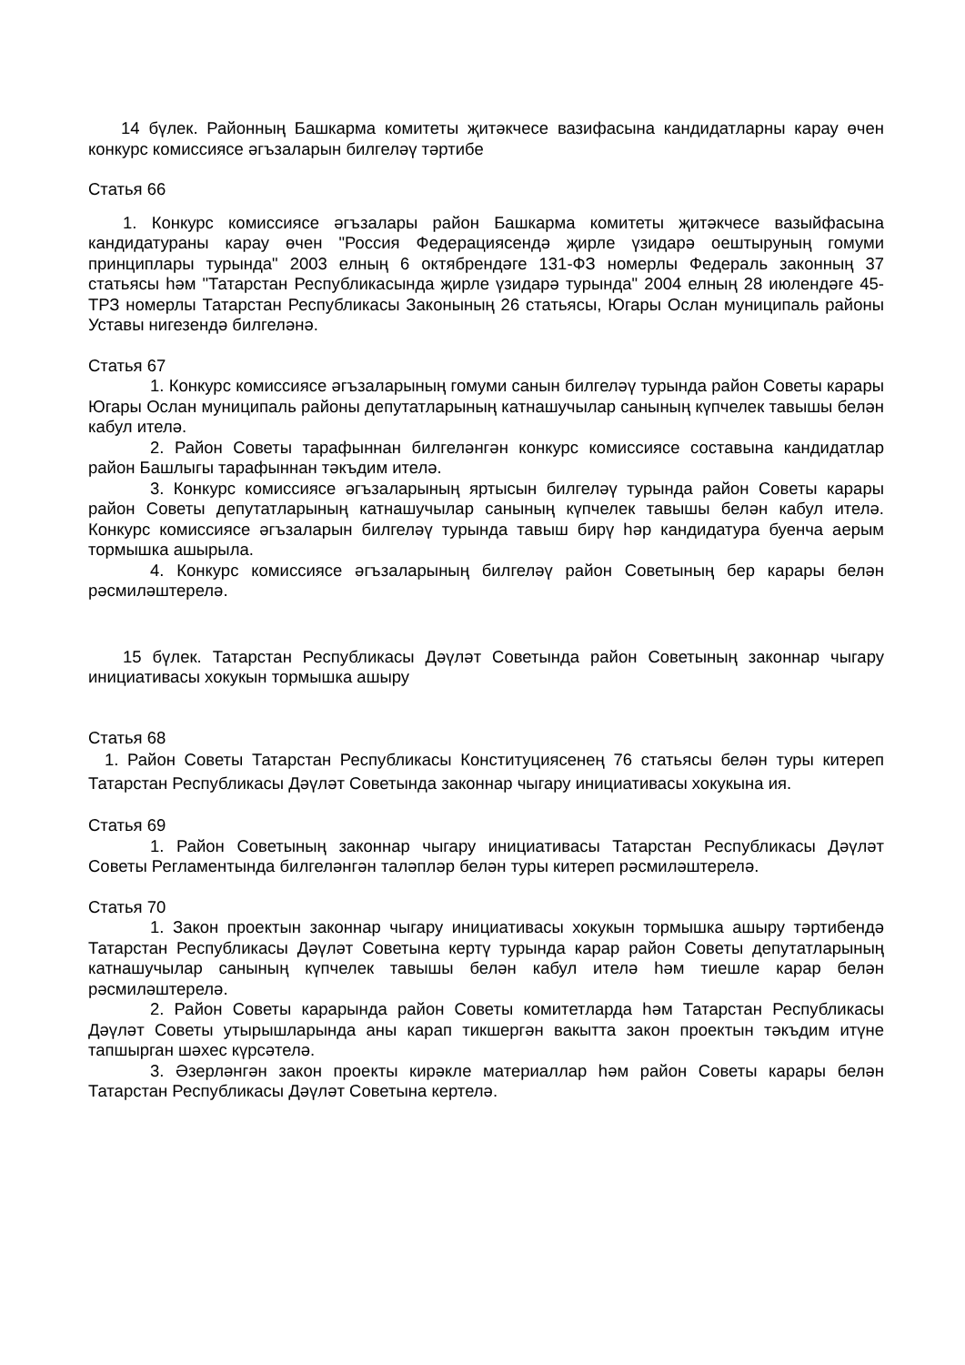14 бүлек. Районның Башкарма комитеты җитәкчесе вазифасына кандидатларны карау өчен конкурс комиссиясе әгъзаларын билгеләү тәртибе
Статья 66
1. Конкурс комиссиясе әгъзалары район Башкарма комитеты җитәкчесе вазыйфасына кандидатураны карау өчен "Россия Федерациясендә җирле үзидарә оештыруның гомуми принциплары турында" 2003 елның 6 октябрендәге 131-ФЗ номерлы Федераль законның 37 статьясы һәм "Татарстан Республикасында җирле үзидарә турында" 2004 елның 28 июлендәге 45-ТРЗ номерлы Татарстан Республикасы Законының 26 статьясы, Югары Ослан муниципаль районы Уставы нигезендә билгеләнә.
Статья 67
1. Конкурс комиссиясе әгъзаларының гомуми санын билгеләү турында район Советы карары Югары Ослан муниципаль районы депутатларының катнашучылар санының күпчелек тавышы белән кабул ителә.
2. Район Советы тарафыннан билгеләнгән конкурс комиссиясе составына кандидатлар район Башлыгы тарафыннан тәкъдим ителә.
3. Конкурс комиссиясе әгъзаларының яртысын билгеләү турында район Советы карары район Советы депутатларының катнашучылар санының күпчелек тавышы белән кабул ителә. Конкурс комиссиясе әгъзаларын билгеләү турында тавыш бирү һәр кандидатура буенча аерым тормышка ашырыла.
4. Конкурс комиссиясе әгъзаларының билгеләү район Советының бер карары белән рәсмиләштерелә.
15 бүлек. Татарстан Республикасы Дәүләт Советында район Советының законнар чыгару инициативасы хокукын тормышка ашыру
Статья 68
1. Район Советы Татарстан Республикасы Конституциясенең 76 статьясы белән туры китереп Татарстан Республикасы Дәүләт Советында законнар чыгару инициативасы хокукына ия.
Статья 69
1. Район Советының законнар чыгару инициативасы Татарстан Республикасы Дәүләт Советы Регламентында билгеләнгән таләпләр белән туры китереп рәсмиләштерелә.
Статья 70
1. Закон проектын законнар чыгару инициативасы хокукын тормышка ашыру тәртибендә Татарстан Республикасы Дәүләт Советына кертү турында карар район Советы депутатларының катнашучылар санының күпчелек тавышы белән кабул ителә һәм тиешле карар белән рәсмиләштерелә.
2. Район Советы карарында район Советы комитетларда һәм Татарстан Республикасы Дәүләт Советы утырышларында аны карап тикшергән вакытта закон проектын тәкъдим итүне тапшырган шәхес күрсәтелә.
3. Әзерләнгән закон проекты кирәкле материаллар һәм район Советы карары белән Татарстан Республикасы Дәүләт Советына кертелә.